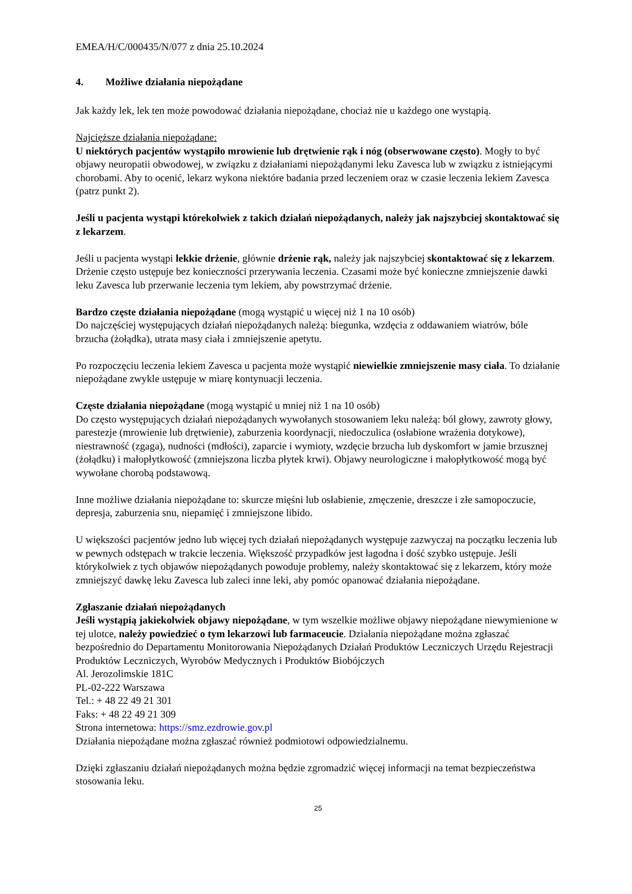EMEA/H/C/000435/N/077 z dnia 25.10.2024
4. Możliwe działania niepożądane
Jak każdy lek, lek ten może powodować działania niepożądane, chociaż nie u każdego one wystąpią.
Najcięższe działania niepożądane:
U niektórych pacjentów wystąpiło mrowienie lub drętwienie rąk i nóg (obserwowane często). Mogły to być objawy neuropatii obwodowej, w związku z działaniami niepożądanymi leku Zavesca lub w związku z istniejącymi chorobami. Aby to ocenić, lekarz wykona niektóre badania przed leczeniem oraz w czasie leczenia lekiem Zavesca (patrz punkt 2).
Jeśli u pacjenta wystąpi którekolwiek z takich działań niepożądanych, należy jak najszybciej skontaktować się z lekarzem.
Jeśli u pacjenta wystąpi lekkie drżenie, głównie drżenie rąk, należy jak najszybciej skontaktować się z lekarzem. Drżenie często ustępuje bez konieczności przerywania leczenia. Czasami może być konieczne zmniejszenie dawki leku Zavesca lub przerwanie leczenia tym lekiem, aby powstrzymać drżenie.
Bardzo częste działania niepożądane (mogą wystąpić u więcej niż 1 na 10 osób)
Do najczęściej występujących działań niepożądanych należą: biegunka, wzdęcia z oddawaniem wiatrów, bóle brzucha (żołądka), utrata masy ciała i zmniejszenie apetytu.
Po rozpoczęciu leczenia lekiem Zavesca u pacjenta może wystąpić niewielkie zmniejszenie masy ciała. To działanie niepożądane zwykle ustępuje w miarę kontynuacji leczenia.
Częste działania niepożądane (mogą wystąpić u mniej niż 1 na 10 osób)
Do często występujących działań niepożądanych wywołanych stosowaniem leku należą: ból głowy, zawroty głowy, parestezje (mrowienie lub drętwienie), zaburzenia koordynacji, niedoczulica (osłabione wrażenia dotykowe), niestrawność (zgaga), nudności (mdłości), zaparcie i wymioty, wzdęcie brzucha lub dyskomfort w jamie brzusznej (żołądku) i małopłytkowość (zmniejszona liczba płytek krwi). Objawy neurologiczne i małopłytkowość mogą być wywołane chorobą podstawową.
Inne możliwe działania niepożądane to: skurcze mięśni lub osłabienie, zmęczenie, dreszcze i złe samopoczucie, depresja, zaburzenia snu, niepamięć i zmniejszone libido.
U większości pacjentów jedno lub więcej tych działań niepożądanych występuje zazwyczaj na początku leczenia lub w pewnych odstępach w trakcie leczenia. Większość przypadków jest łagodna i dość szybko ustępuje. Jeśli którykolwiek z tych objawów niepożądanych powoduje problemy, należy skontaktować się z lekarzem, który może zmniejszyć dawkę leku Zavesca lub zaleci inne leki, aby pomóc opanować działania niepożądane.
Zgłaszanie działań niepożądanych
Jeśli wystąpią jakiekolwiek objawy niepożądane, w tym wszelkie możliwe objawy niepożądane niewymienione w tej ulotce, należy powiedzieć o tym lekarzowi lub farmaceucie. Działania niepożądane można zgłaszać bezpośrednio do Departamentu Monitorowania Niepożądanych Działań Produktów Leczniczych Urzędu Rejestracji Produktów Leczniczych, Wyrobów Medycznych i Produktów Biobójczych
Al. Jerozolimskie 181C
PL-02-222 Warszawa
Tel.: + 48 22 49 21 301
Faks: + 48 22 49 21 309
Strona internetowa: https://smz.ezdrowie.gov.pl
Działania niepożądane można zgłaszać również podmiotowi odpowiedzialnemu.
Dzięki zgłaszaniu działań niepożądanych można będzie zgromadzić więcej informacji na temat bezpieczeństwa stosowania leku.
25